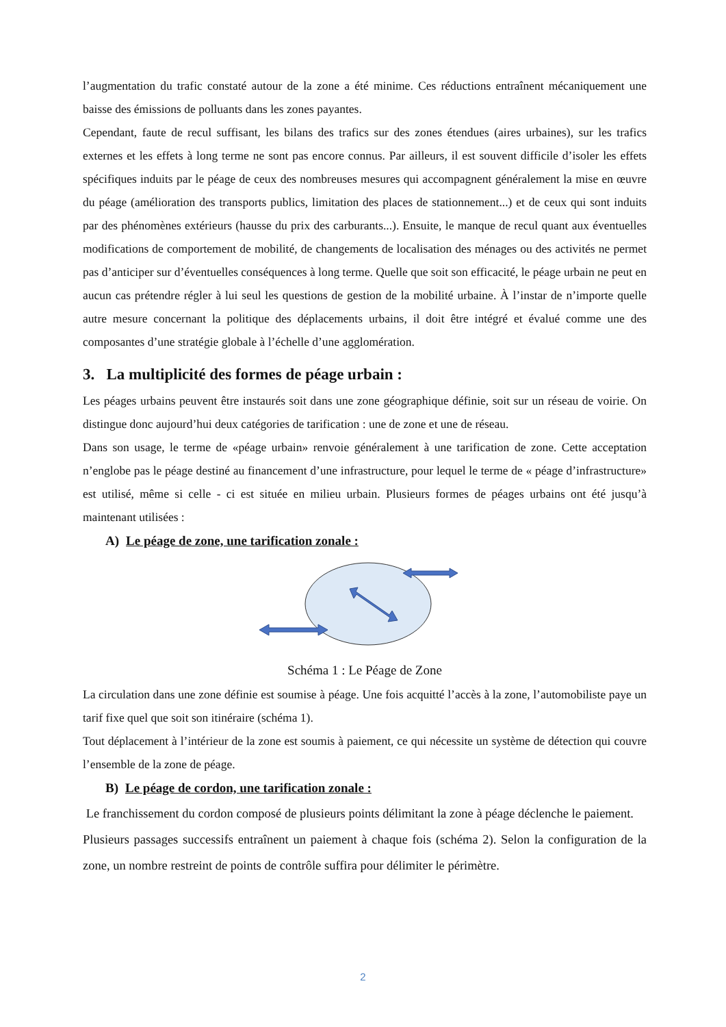l’augmentation du trafic constaté autour de la zone a été minime. Ces réductions entraînent mécaniquement une baisse des émissions de polluants dans les zones payantes.
Cependant, faute de recul suffisant, les bilans des trafics sur des zones étendues (aires urbaines), sur les trafics externes et les effets à long terme ne sont pas encore connus. Par ailleurs, il est souvent difficile d’isoler les effets spécifiques induits par le péage de ceux des nombreuses mesures qui accompagnent généralement la mise en œuvre du péage (amélioration des transports publics, limitation des places de stationnement...) et de ceux qui sont induits par des phénomènes extérieurs (hausse du prix des carburants...). Ensuite, le manque de recul quant aux éventuelles modifications de comportement de mobilité, de changements de localisation des ménages ou des activités ne permet pas d’anticiper sur d’éventuelles conséquences à long terme. Quelle que soit son efficacité, le péage urbain ne peut en aucun cas prétendre régler à lui seul les questions de gestion de la mobilité urbaine. À l’instar de n’importe quelle autre mesure concernant la politique des déplacements urbains, il doit être intégré et évalué comme une des composantes d’une stratégie globale à l’échelle d’une agglomération.
3. La multiplicité des formes de péage urbain :
Les péages urbains peuvent être instaurés soit dans une zone géographique définie, soit sur un réseau de voirie. On distingue donc aujourd’hui deux catégories de tarification : une de zone et une de réseau.
Dans son usage, le terme de «péage urbain» renvoie généralement à une tarification de zone. Cette acceptation n’englobe pas le péage destiné au financement d’une infrastructure, pour lequel le terme de « péage d’infrastructure» est utilisé, même si celle - ci est située en milieu urbain. Plusieurs formes de péages urbains ont été jusqu’à maintenant utilisées :
A) Le péage de zone, une tarification zonale :
Schéma 1 : Le Péage de Zone
La circulation dans une zone définie est soumise à péage. Une fois acquitté l’accès à la zone, l’automobiliste paye un tarif fixe quel que soit son itinéraire (schéma 1).
Tout déplacement à l’intérieur de la zone est soumis à paiement, ce qui nécessite un système de détection qui couvre l’ensemble de la zone de péage.
B) Le péage de cordon, une tarification zonale :
Le franchissement du cordon composé de plusieurs points délimitant la zone à péage déclenche le paiement.
Plusieurs passages successifs entraînent un paiement à chaque fois (schéma 2). Selon la configuration de la zone, un nombre restreint de points de contrôle suffira pour délimiter le périmètre.
2